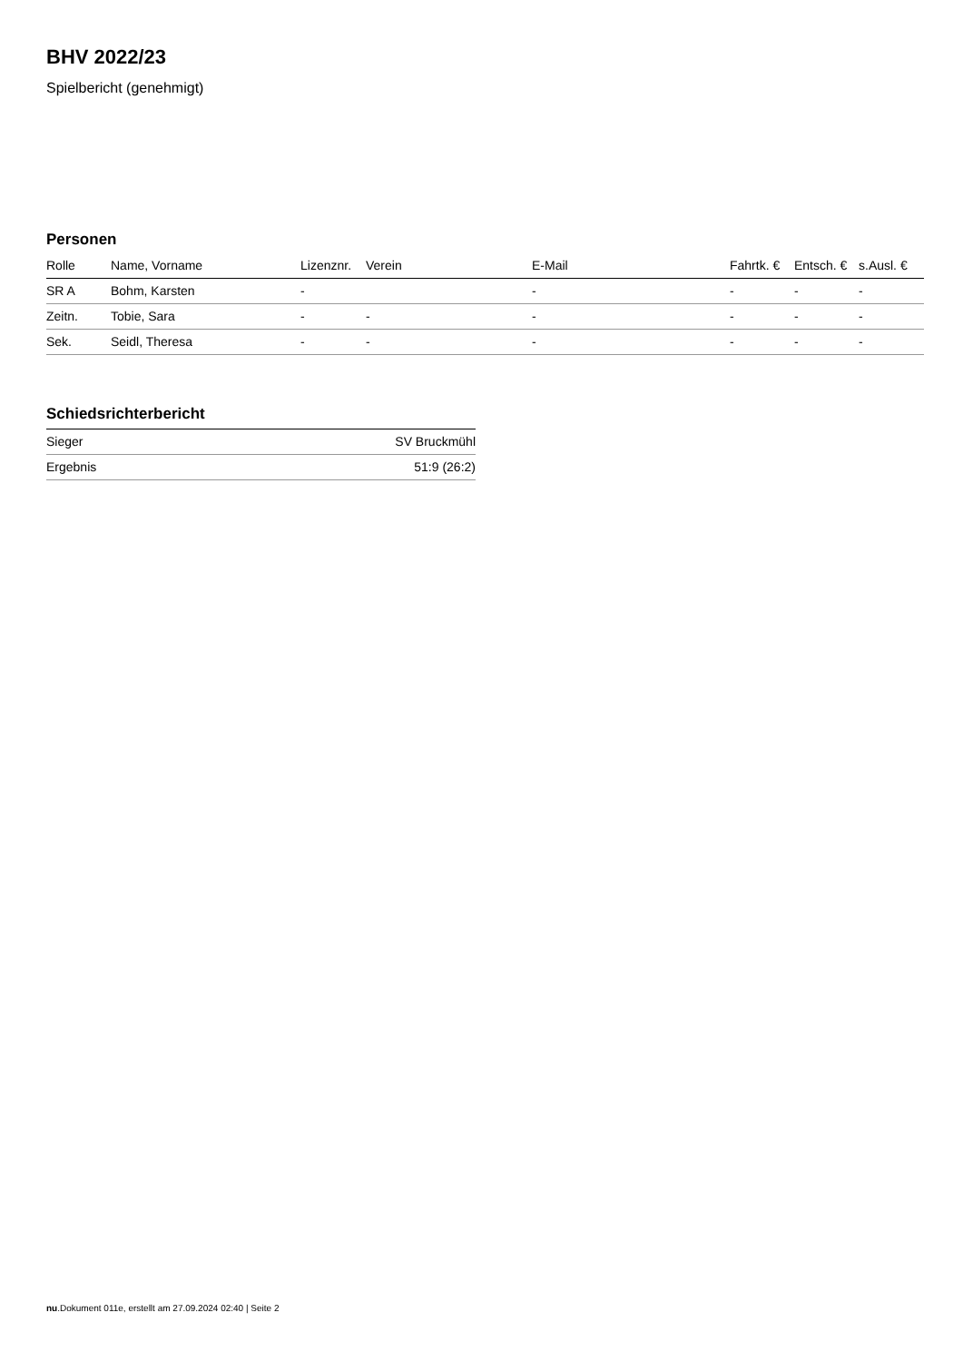BHV 2022/23
Spielbericht (genehmigt)
Personen
| Rolle | Name, Vorname | Lizenznr. | Verein | E-Mail | Fahrtk. € | Entsch. € | s.Ausl. € |
| --- | --- | --- | --- | --- | --- | --- | --- |
| SR A | Bohm, Karsten | - | | - | - | - | - |
| Zeitn. | Tobie, Sara | - | - | - | - | - | - |
| Sek. | Seidl, Theresa | - | - | - | - | - | - |
Schiedsrichterbericht
| Sieger | SV Bruckmühl |
| Ergebnis | 51:9 (26:2) |
nu.Dokument 011e, erstellt am 27.09.2024 02:40 | Seite 2